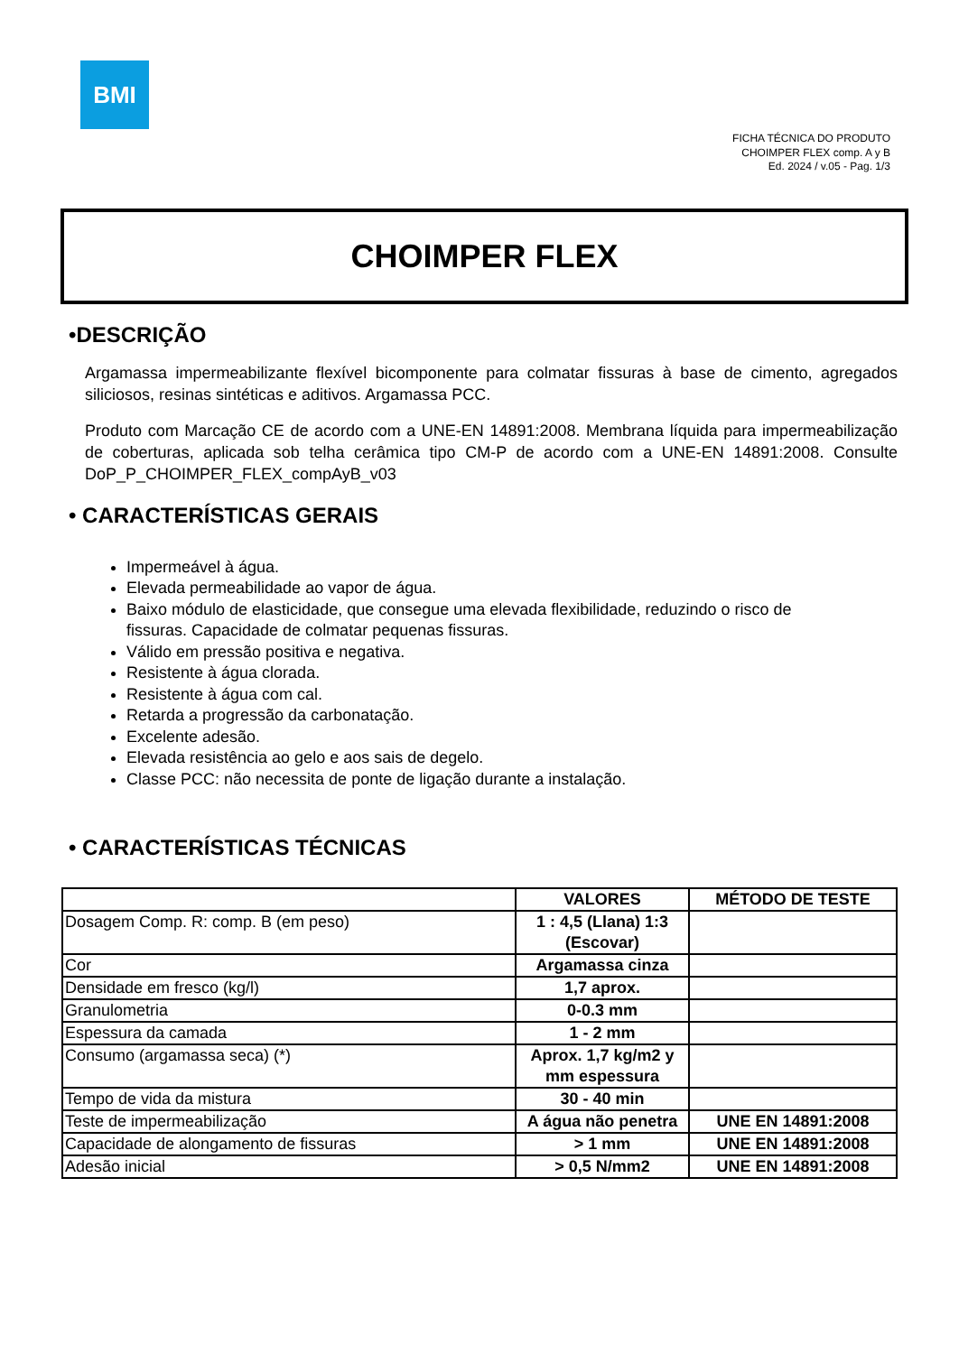BMI
FICHA TÉCNICA DO PRODUTO
CHOIMPER FLEX comp. A y B
Ed. 2024 / v.05 - Pag. 1/3
CHOIMPER FLEX
•DESCRIÇÃO
Argamassa impermeabilizante flexível bicomponente para colmatar fissuras à base de cimento, agregados siliciosos, resinas sintéticas e aditivos. Argamassa PCC.
Produto com Marcação CE de acordo com a UNE-EN 14891:2008. Membrana líquida para impermeabilização de coberturas, aplicada sob telha cerâmica tipo CM-P de acordo com a UNE-EN 14891:2008. Consulte DoP_P_CHOIMPER_FLEX_compAyB_v03
• CARACTERÍSTICAS GERAIS
Impermeável à água.
Elevada permeabilidade ao vapor de água.
Baixo módulo de elasticidade, que consegue uma elevada flexibilidade, reduzindo o risco de fissuras. Capacidade de colmatar pequenas fissuras.
Válido em pressão positiva e negativa.
Resistente à água clorada.
Resistente à água com cal.
Retarda a progressão da carbonatação.
Excelente adesão.
Elevada resistência ao gelo e aos sais de degelo.
Classe PCC: não necessita de ponte de ligação durante a instalação.
• CARACTERÍSTICAS TÉCNICAS
| | VALORES | MÉTODO DE TESTE |
| --- | --- | --- |
| Dosagem Comp. R: comp. B (em peso) | 1 : 4,5 (Llana) 1:3 (Escovar) | |
| Cor | Argamassa cinza | |
| Densidade em fresco (kg/l) | 1,7 aprox. | |
| Granulometria | 0-0.3 mm | |
| Espessura da camada | 1 - 2 mm | |
| Consumo (argamassa seca) (*) | Aprox. 1,7 kg/m2 y mm espessura | |
| Tempo de vida da mistura | 30 - 40 min | |
| Teste de impermeabilização | A água não penetra | UNE EN 14891:2008 |
| Capacidade de alongamento de fissuras | > 1 mm | UNE EN 14891:2008 |
| Adesão inicial | > 0,5 N/mm2 | UNE EN 14891:2008 |